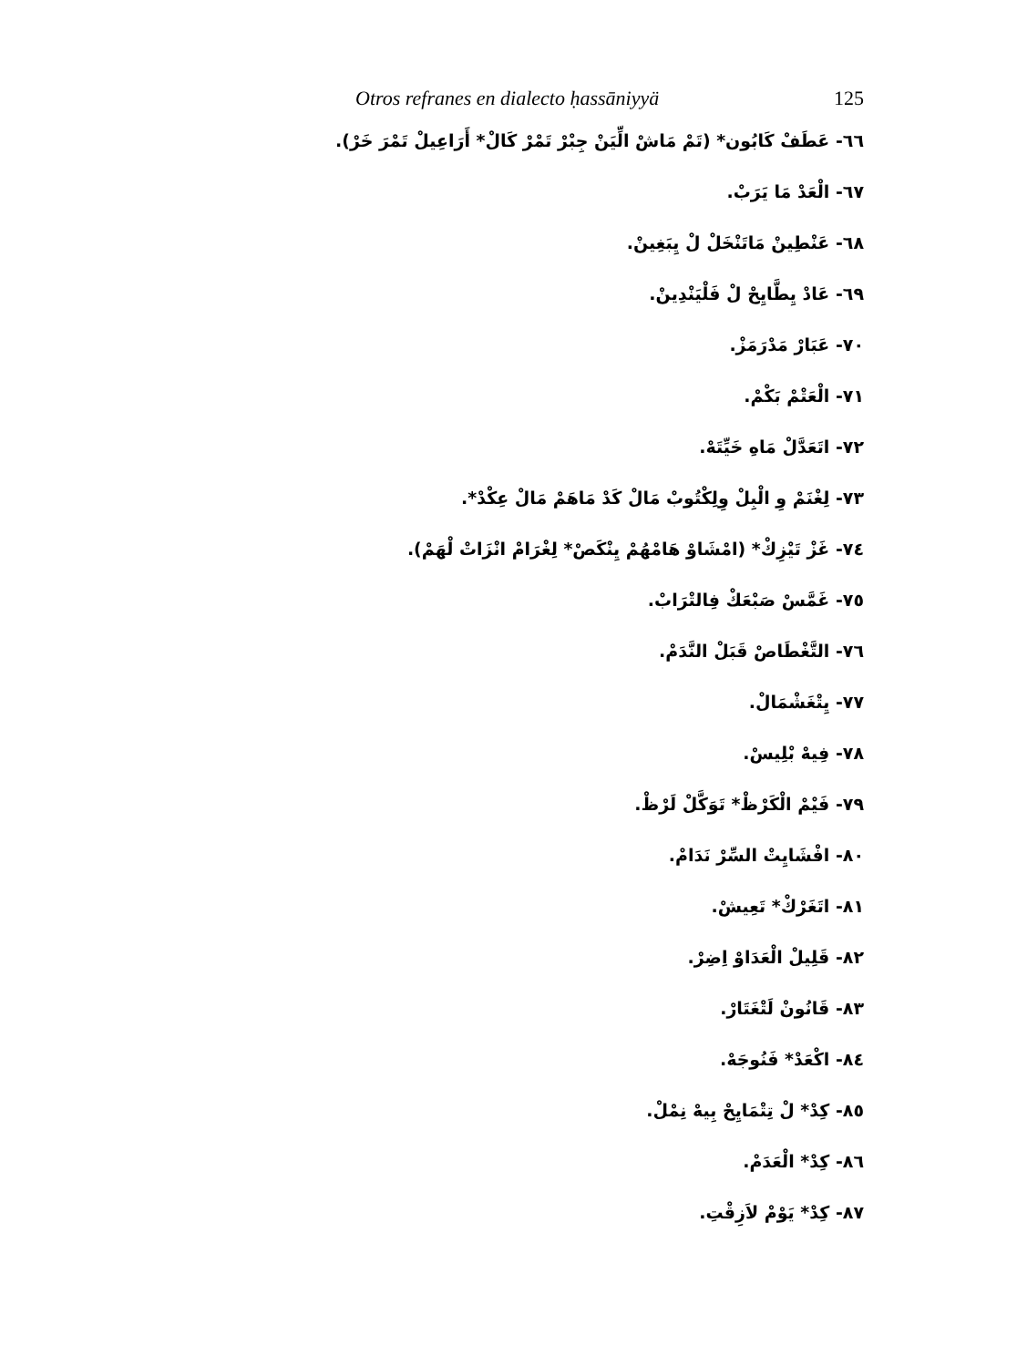Otros refranes en dialecto ḥassāniyyä 125
٦٦- عَطَفْ كَابُون* (تَمْ مَاشْ الِّيَنْ جِبْرْ تَمْرْ كَالْ* أَرَاعِيلْ تَمْرَ خَرْ).
٦٧- الْعَدْ مَا يَرَبْ.
٦٨- عَنْطِينْ مَاتَنْخَلْ لْ يِبَغِينْ.
٦٩- عَادْ يِطَّايِحْ لْ فَلْيَنْدِينْ.
٧٠- عَبَارْ مَدْرَمَزْ.
٧١- الْعَتْمْ بَكْمْ.
٧٢- اتَعَدَّلْ مَاهِ خَيِّتَهْ.
٧٣- لِغْنَمْ وِ الْبِلْ وِلِكْتُوبْ مَالْ كَدْ مَاهَمْ مَالْ عِكْدْ*.
٧٤- غَزْ تَيْزِكْ* (امْشَاوْ هَامْهُمْ يِنْكَصْ* لِغْرَامْ انْزَاتْ لْهَمْ).
٧٥- غَمَّسْ صَبْعَكْ فِالتْرَابْ.
٧٦- التَّغْطَاصْ قَبَلْ النَّدَمْ.
٧٧- يِتْغَشْمَالْ.
٧٨- فِيهْ بْلِيسْ.
٧٩- فَيْمْ الْكَرْظْ* تَوَكَّلْ لَرْظْ.
٨٠- افْشَايِتْ السِّرْ نَدَامْ.
٨١- اتَغَرْكْ* تَعِيشْ.
٨٢- قَلِيلْ الْعَدَاوْ اِضِرْ.
٨٣- قَانُونْ لَتْغَتَارْ.
٨٤- اكْعَدْ* فَنُوجَهْ.
٨٥- كِدْ* لْ تِتْمَايِحْ بِيهْ نِمْلْ.
٨٦- كِدْ* الْعَدَمْ.
٨٧- كِدْ* يَوْمْ لاَزِقْتِ.